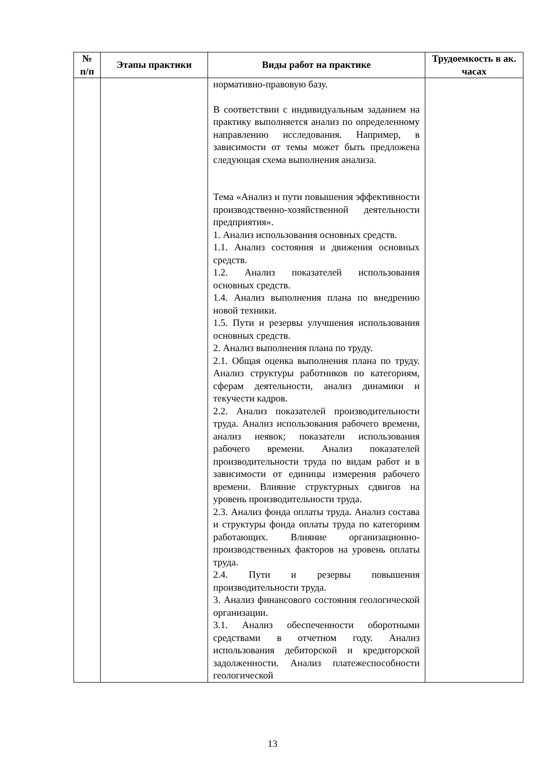| № п/п | Этапы практики | Виды работ на практике | Трудоемкость в ак. часах |
| --- | --- | --- | --- |
| | | нормативно-правовую базу. В соответствии с индивидуальным заданием на практику выполняется анализ по определенному направлению исследования. Например, в зависимости от темы может быть предложена следующая схема выполнения анализа. Тема «Анализ и пути повышения эффективности производственно-хозяйственной деятельности предприятия». 1. Анализ использования основных средств. 1.1. Анализ состояния и движения основных средств. 1.2. Анализ показателей использования основных средств. 1.4. Анализ выполнения плана по внедрению новой техники. 1.5. Пути и резервы улучшения использования основных средств. 2. Анализ выполнения плана по труду. 2.1. Общая оценка выполнения плана по труду. Анализ структуры работников по категориям, сферам деятельности, анализ динамики и текучести кадров. 2.2. Анализ показателей производительности труда. Анализ использования рабочего времени, анализ неявок; показатели использования рабочего времени. Анализ показателей производительности труда по видам работ и в зависимости от единицы измерения рабочего времени. Влияние структурных сдвигов на уровень производительности труда. 2.3. Анализ фонда оплаты труда. Анализ состава и структуры фонда оплаты труда по категориям работающих. Влияние организационно-производственных факторов на уровень оплаты труда. 2.4. Пути и резервы повышения производительности труда. 3. Анализ финансового состояния геологической организации. 3.1. Анализ обеспеченности оборотными средствами в отчетном году. Анализ использования дебиторской и кредиторской задолженности. Анализ платежеспособности геологической | |
13